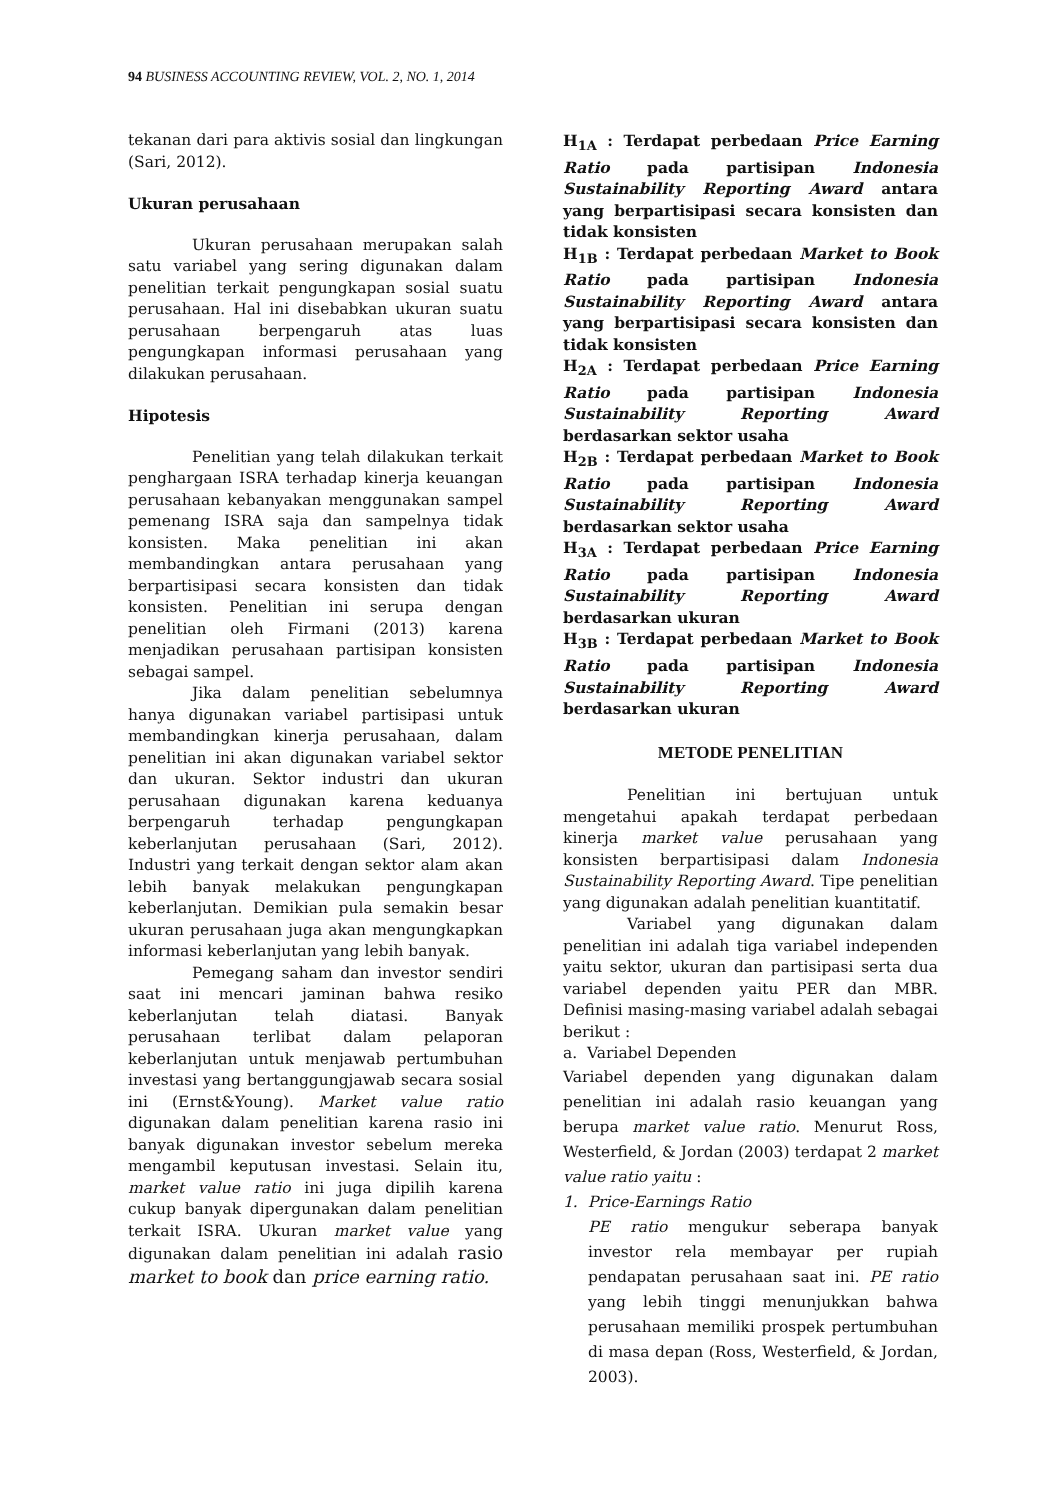94 BUSINESS ACCOUNTING REVIEW, VOL. 2, NO. 1, 2014
tekanan dari para aktivis sosial dan lingkungan (Sari, 2012).
Ukuran perusahaan
Ukuran perusahaan merupakan salah satu variabel yang sering digunakan dalam penelitian terkait pengungkapan sosial suatu perusahaan. Hal ini disebabkan ukuran suatu perusahaan berpengaruh atas luas pengungkapan informasi perusahaan yang dilakukan perusahaan.
Hipotesis
Penelitian yang telah dilakukan terkait penghargaan ISRA terhadap kinerja keuangan perusahaan kebanyakan menggunakan sampel pemenang ISRA saja dan sampelnya tidak konsisten. Maka penelitian ini akan membandingkan antara perusahaan yang berpartisipasi secara konsisten dan tidak konsisten. Penelitian ini serupa dengan penelitian oleh Firmani (2013) karena menjadikan perusahaan partisipan konsisten sebagai sampel.
Jika dalam penelitian sebelumnya hanya digunakan variabel partisipasi untuk membandingkan kinerja perusahaan, dalam penelitian ini akan digunakan variabel sektor dan ukuran. Sektor industri dan ukuran perusahaan digunakan karena keduanya berpengaruh terhadap pengungkapan keberlanjutan perusahaan (Sari, 2012). Industri yang terkait dengan sektor alam akan lebih banyak melakukan pengungkapan keberlanjutan. Demikian pula semakin besar ukuran perusahaan juga akan mengungkapkan informasi keberlanjutan yang lebih banyak.
Pemegang saham dan investor sendiri saat ini mencari jaminan bahwa resiko keberlanjutan telah diatasi. Banyak perusahaan terlibat dalam pelaporan keberlanjutan untuk menjawab pertumbuhan investasi yang bertanggungjawab secara sosial ini (Ernst&Young). Market value ratio digunakan dalam penelitian karena rasio ini banyak digunakan investor sebelum mereka mengambil keputusan investasi. Selain itu, market value ratio ini juga dipilih karena cukup banyak dipergunakan dalam penelitian terkait ISRA. Ukuran market value yang digunakan dalam penelitian ini adalah rasio market to book dan price earning ratio.
H<sub>1A</sub> : Terdapat perbedaan Price Earning Ratio pada partisipan Indonesia Sustainability Reporting Award antara yang berpartisipasi secara konsisten dan tidak konsisten
H<sub>1B</sub> : Terdapat perbedaan Market to Book Ratio pada partisipan Indonesia Sustainability Reporting Award antara yang berpartisipasi secara konsisten dan tidak konsisten
H<sub>2A</sub> : Terdapat perbedaan Price Earning Ratio pada partisipan Indonesia Sustainability Reporting Award berdasarkan sektor usaha
H<sub>2B</sub> : Terdapat perbedaan Market to Book Ratio pada partisipan Indonesia Sustainability Reporting Award berdasarkan sektor usaha
H<sub>3A</sub> : Terdapat perbedaan Price Earning Ratio pada partisipan Indonesia Sustainability Reporting Award berdasarkan ukuran
H<sub>3B</sub> : Terdapat perbedaan Market to Book Ratio pada partisipan Indonesia Sustainability Reporting Award berdasarkan ukuran
METODE PENELITIAN
Penelitian ini bertujuan untuk mengetahui apakah terdapat perbedaan kinerja market value perusahaan yang konsisten berpartisipasi dalam Indonesia Sustainability Reporting Award. Tipe penelitian yang digunakan adalah penelitian kuantitatif.
Variabel yang digunakan dalam penelitian ini adalah tiga variabel independen yaitu sektor, ukuran dan partisipasi serta dua variabel dependen yaitu PER dan MBR. Definisi masing-masing variabel adalah sebagai berikut :
a. Variabel Dependen
Variabel dependen yang digunakan dalam penelitian ini adalah rasio keuangan yang berupa market value ratio. Menurut Ross, Westerfield, & Jordan (2003) terdapat 2 market value ratio yaitu :
1. Price-Earnings Ratio
PE ratio mengukur seberapa banyak investor rela membayar per rupiah pendapatan perusahaan saat ini. PE ratio yang lebih tinggi menunjukkan bahwa perusahaan memiliki prospek pertumbuhan di masa depan (Ross, Westerfield, & Jordan, 2003).